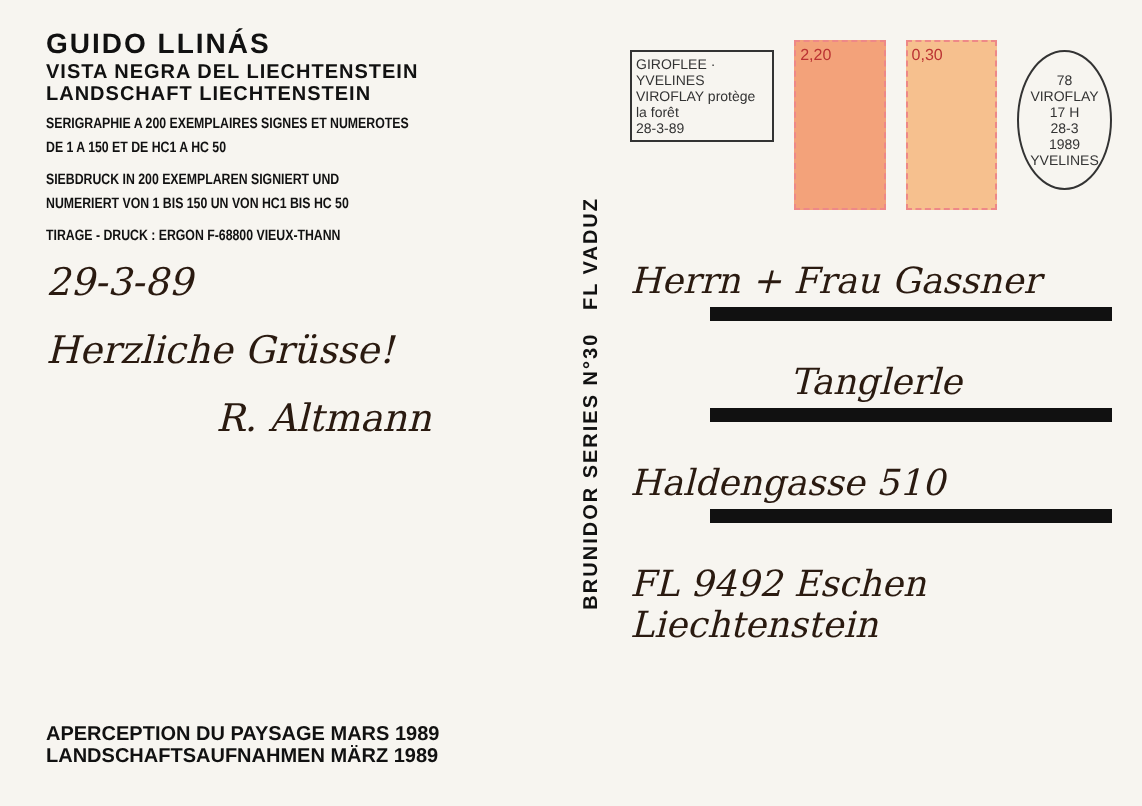GUIDO LLINÁS
VISTA NEGRA DEL LIECHTENSTEIN
LANDSCHAFT LIECHTENSTEIN
SERIGRAPHIE A 200 EXEMPLAIRES SIGNES ET NUMEROTES
DE 1 A 150 ET DE HC1 A HC 50
SIEBDRUCK IN 200 EXEMPLAREN SIGNIERT UND
NUMERIERT VON 1 BIS 150 UN VON HC1 BIS HC 50
TIRAGE - DRUCK : ERGON F-68800 VIEUX-THANN
29-3-89
Herzliche Grüsse!
R. Altmann
APERCEPTION DU PAYSAGE MARS 1989
LANDSCHAFTSAUFNAHMEN MÄRZ 1989
BRUNIDOR SERIES N°30 FL VADUZ
GIROFLEE · YVELINES
VIROFLAY protège la forêt
28-3-89
2,20 0,30
78 VIROFLAY
17 H
28-3
1989
YVELINES
Herrn + Frau Gassner
Tanglerle
Haldengasse 510
FL 9492 Eschen
Liechtenstein